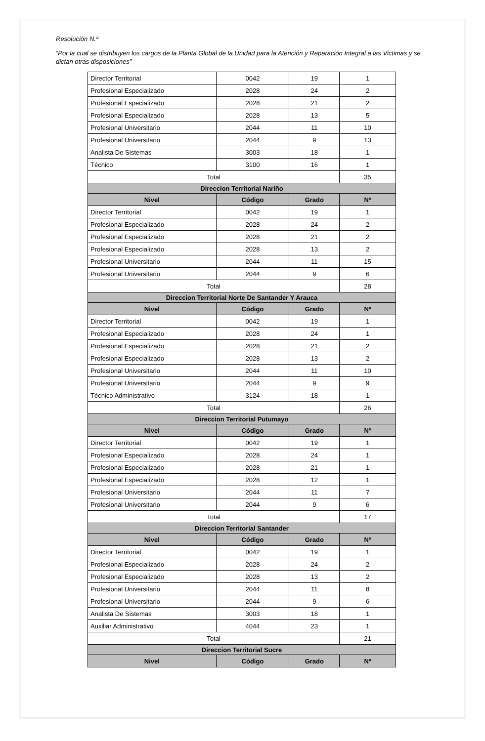Resolución N.ª
“Por la cual se distribuyen los cargos de la Planta Global de la Unidad para la Atención y Reparación Integral a las Victimas y se dictan otras disposiciones”
| Director Territorial | 0042 | 19 | 1 |
| Profesional Especializado | 2028 | 24 | 2 |
| Profesional Especializado | 2028 | 21 | 2 |
| Profesional Especializado | 2028 | 13 | 5 |
| Profesional Universitario | 2044 | 11 | 10 |
| Profesional Universitario | 2044 | 9 | 13 |
| Analista De Sistemas | 3003 | 18 | 1 |
| Técnico | 3100 | 16 | 1 |
| Total | | | 35 |
| Direccion Territorial Nariño | | | |
| Nivel | Código | Grado | Nº |
| Director Territorial | 0042 | 19 | 1 |
| Profesional Especializado | 2028 | 24 | 2 |
| Profesional Especializado | 2028 | 21 | 2 |
| Profesional Especializado | 2028 | 13 | 2 |
| Profesional Universitario | 2044 | 11 | 15 |
| Profesional Universitario | 2044 | 9 | 6 |
| Total | | | 28 |
| Direccion Territorial Norte De Santander Y Arauca | | | |
| Nivel | Código | Grado | Nº |
| Director Territorial | 0042 | 19 | 1 |
| Profesional Especializado | 2028 | 24 | 1 |
| Profesional Especializado | 2028 | 21 | 2 |
| Profesional Especializado | 2028 | 13 | 2 |
| Profesional Universitario | 2044 | 11 | 10 |
| Profesional Universitario | 2044 | 9 | 9 |
| Técnico Administrativo | 3124 | 18 | 1 |
| Total | | | 26 |
| Direccion Territorial Putumayo | | | |
| Nivel | Código | Grado | Nº |
| Director Territorial | 0042 | 19 | 1 |
| Profesional Especializado | 2028 | 24 | 1 |
| Profesional Especializado | 2028 | 21 | 1 |
| Profesional Especializado | 2028 | 12 | 1 |
| Profesional Universitario | 2044 | 11 | 7 |
| Profesional Universitario | 2044 | 9 | 6 |
| Total | | | 17 |
| Direccion Territorial Santander | | | |
| Nivel | Código | Grado | Nº |
| Director Territorial | 0042 | 19 | 1 |
| Profesional Especializado | 2028 | 24 | 2 |
| Profesional Especializado | 2028 | 13 | 2 |
| Profesional Universitario | 2044 | 11 | 8 |
| Profesional Universitario | 2044 | 9 | 6 |
| Analista De Sistemas | 3003 | 18 | 1 |
| Auxiliar Administrativo | 4044 | 23 | 1 |
| Total | | | 21 |
| Direccion Territorial Sucre | | | |
| Nivel | Código | Grado | Nº |